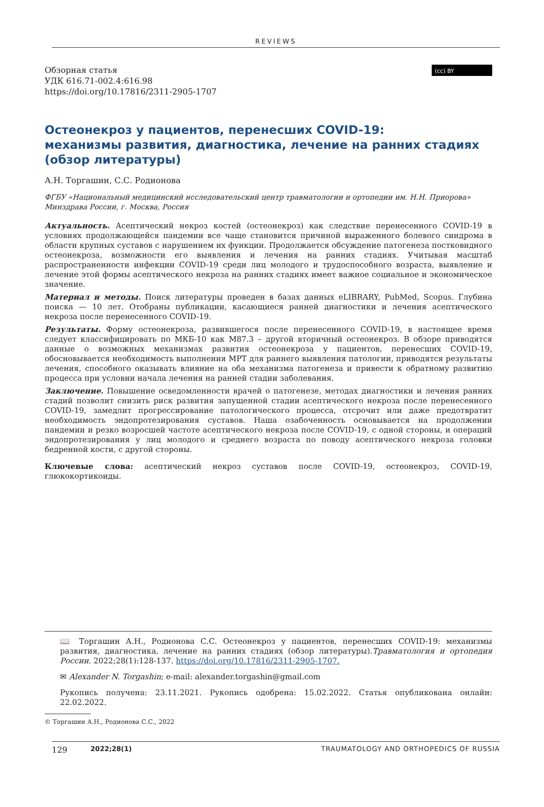REVIEWS
Обзорная статья
УДК 616.71-002.4:616.98
https://doi.org/10.17816/2311-2905-1707
(cc) BY
Остеонекроз у пациентов, перенесших COVID-19:
механизмы развития, диагностика, лечение на ранних стадиях
(обзор литературы)
А.Н. Торгашин, С.С. Родионова
ФГБУ «Национальный медицинский исследовательский центр травматологии и ортопедии им. Н.Н. Приорова» Минздрава России, г. Москва, Россия
Актуальность. Асептический некроз костей (остеонекроз) как следствие перенесенного COVID-19 в условиях продолжающейся пандемии все чаще становится причиной выраженного болевого синдрома в области крупных суставов с нарушением их функции. Продолжается обсуждение патогенеза постковидного остеонекроза, возможности его выявления и лечения на ранних стадиях. Учитывая масштаб распространенности инфекции COVID-19 среди лиц молодого и трудоспособного возраста, выявление и лечение этой формы асептического некроза на ранних стадиях имеет важное социальное и экономическое значение.
Материал и методы. Поиск литературы проведен в базах данных eLIBRARY, PubMed, Scopus. Глубина поиска — 10 лет. Отобраны публикации, касающиеся ранней диагностики и лечения асептического некроза после перенесенного COVID-19.
Результаты. Форму остеонекроза, развившегося после перенесенного COVID-19, в настоящее время следует классифицировать по МКБ-10 как M87.3 – другой вторичный остеонекроз. В обзоре приводятся данные о возможных механизмах развития остеонекроза у пациентов, перенесших COVID-19, обосновывается необходимость выполнения МРТ для раннего выявления патологии, приводятся результаты лечения, способного оказывать влияние на оба механизма патогенеза и привести к обратному развитию процесса при условии начала лечения на ранней стадии заболевания.
Заключение. Повышение осведомленности врачей о патогенезе, методах диагностики и лечения ранних стадий позволит снизить риск развития запущенной стадии асептического некроза после перенесенного COVID-19, замедлит прогрессирование патологического процесса, отсрочит или даже предотвратит необходимость эндопротезирования суставов. Наша озабоченность основывается на продолжении пандемии и резко возросшей частоте асептического некроза после COVID-19, с одной стороны, и операций эндопротезирования у лиц молодого и среднего возраста по поводу асептического некроза головки бедренной кости, с другой стороны.
Ключевые слова: асептический некроз суставов после COVID-19, остеонекроз, COVID-19, глюкокортикоиды.
📖 Торгашин А.Н., Родионова С.С. Остеонекроз у пациентов, перенесших COVID-19: механизмы развития, диагностика, лечение на ранних стадиях (обзор литературы).Травматология и ортопедия России. 2022;28(1):128-137. https://doi.org/10.17816/2311-2905-1707.
✉ Alexander N. Torgashin; e-mail: alexander.torgashin@gmail.com
Рукопись получена: 23.11.2021. Рукопись одобрена: 15.02.2022. Статья опубликована онлайн: 22.02.2022.
© Торгашин А.Н., Родионова С.С., 2022
129 2022;28(1) TRAUMATOLOGY AND ORTHOPEDICS OF RUSSIA